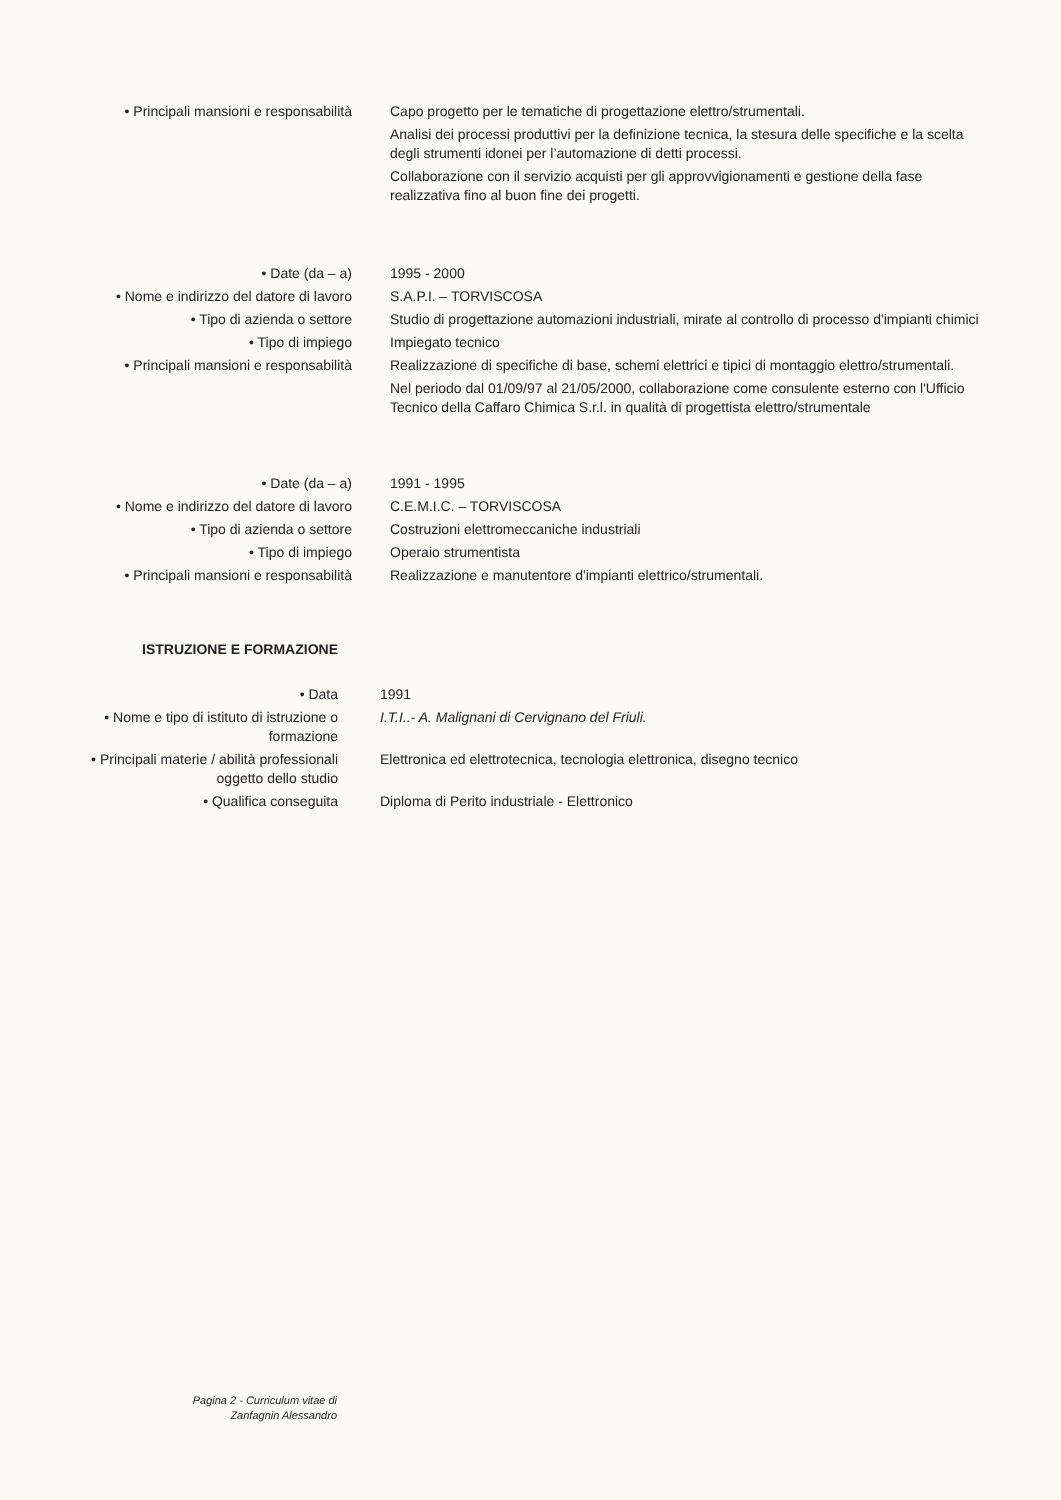| • Principali mansioni e responsabilità | Capo progetto per le tematiche di progettazione elettro/strumentali. Analisi dei processi produttivi per la definizione tecnica, la stesura delle specifiche e la scelta degli strumenti idonei per l’automazione di detti processi. Collaborazione con il servizio acquisti per gli approvvigionamenti e gestione della fase realizzativa fino al buon fine dei progetti. |
| • Date (da – a) | 1995 - 2000 |
| • Nome e indirizzo del datore di lavoro | S.A.P.I. – TORVISCOSA |
| • Tipo di azienda o settore | Studio di progettazione automazioni industriali, mirate al controllo di processo d'impianti chimici |
| • Tipo di impiego | Impiegato tecnico |
| • Principali mansioni e responsabilità | Realizzazione di specifiche di base, schemi elettrici e tipici di montaggio elettro/strumentali. Nel periodo dal 01/09/97 al 21/05/2000, collaborazione come consulente esterno con l'Ufficio Tecnico della Caffaro Chimica S.r.l. in qualità di progettista elettro/strumentale |
| • Date (da – a) | 1991 - 1995 |
| • Nome e indirizzo del datore di lavoro | C.E.M.I.C. – TORVISCOSA |
| • Tipo di azienda o settore | Costruzioni elettromeccaniche industriali |
| • Tipo di impiego | Operaio strumentista |
| • Principali mansioni e responsabilità | Realizzazione e manutentore d'impianti elettrico/strumentali. |
| ISTRUZIONE E FORMAZIONE | |
| • Data | 1991 |
| • Nome e tipo di istituto di istruzione o formazione | I.T.I..- A. Malignani di Cervignano del Friuli. |
| • Principali materie / abilità professionali oggetto dello studio | Elettronica ed elettrotecnica, tecnologia elettronica, disegno tecnico |
| • Qualifica conseguita | Diploma di Perito industriale - Elettronico |
Pagina 2 - Curriculum vitae di
Zanfagnin Alessandro